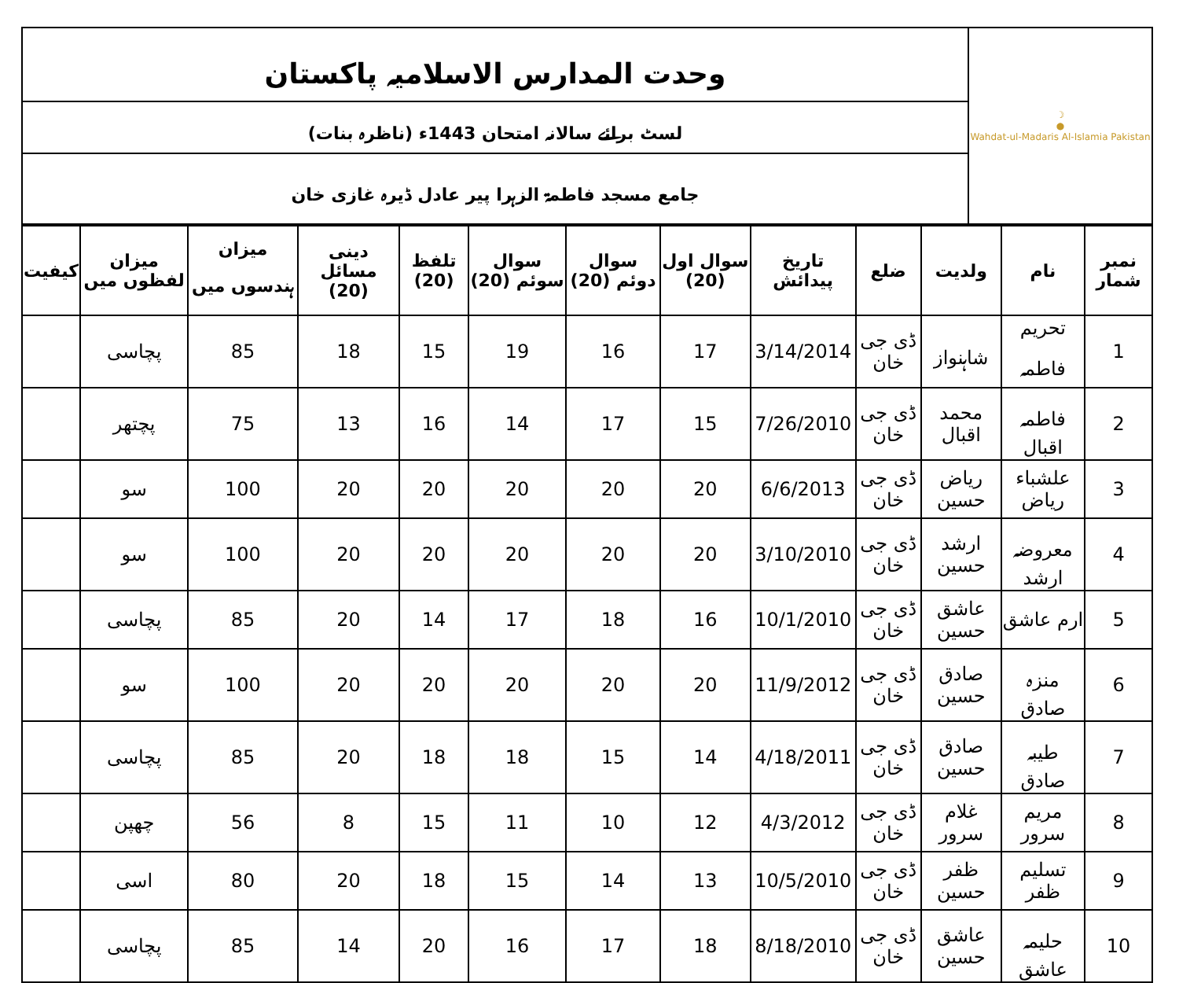| ☽ ● Wahdat-ul-Madaris Al-Islamia Pakistan | وحدت المدارس الاسلامیہ پاکستان |
| | لسٹ برائے سالانہ امتحان 1443ء (ناظرہ بنات) |
| | جامع مسجد فاطمۃ الزہرا پیر عادل ڈیرہ غازی خان |
| نمبر شمار | نام | ولدیت | ضلع | تاریخ پیدائش | سوال اول (20) | سوال دوئم (20) | سوال سوئم (20) | تلفظ (20) | دینی مسائل (20) | میزان ہندسوں میں | میزان لفظوں میں | کیفیت |
| --- | --- | --- | --- | --- | --- | --- | --- | --- | --- | --- | --- | --- |
| 1 | تحریم فاطمہ | شاہنواز | ڈی جی خان | 3/14/2014 | 17 | 16 | 19 | 15 | 18 | 85 | پچاسی | |
| 2 | فاطمہ اقبال | محمد اقبال | ڈی جی خان | 7/26/2010 | 15 | 17 | 14 | 16 | 13 | 75 | پچتھر | |
| 3 | علشباء ریاض | ریاض حسین | ڈی جی خان | 6/6/2013 | 20 | 20 | 20 | 20 | 20 | 100 | سو | |
| 4 | معروضہ ارشد | ارشد حسین | ڈی جی خان | 3/10/2010 | 20 | 20 | 20 | 20 | 20 | 100 | سو | |
| 5 | ارم عاشق | عاشق حسین | ڈی جی خان | 10/1/2010 | 16 | 18 | 17 | 14 | 20 | 85 | پچاسی | |
| 6 | منزہ صادق | صادق حسین | ڈی جی خان | 11/9/2012 | 20 | 20 | 20 | 20 | 20 | 100 | سو | |
| 7 | طیبہ صادق | صادق حسین | ڈی جی خان | 4/18/2011 | 14 | 15 | 18 | 18 | 20 | 85 | پچاسی | |
| 8 | مریم سرور | غلام سرور | ڈی جی خان | 4/3/2012 | 12 | 10 | 11 | 15 | 8 | 56 | چھپن | |
| 9 | تسلیم ظفر | ظفر حسین | ڈی جی خان | 10/5/2010 | 13 | 14 | 15 | 18 | 20 | 80 | اسی | |
| 10 | حلیمہ عاشق | عاشق حسین | ڈی جی خان | 8/18/2010 | 18 | 17 | 16 | 20 | 14 | 85 | پچاسی | |